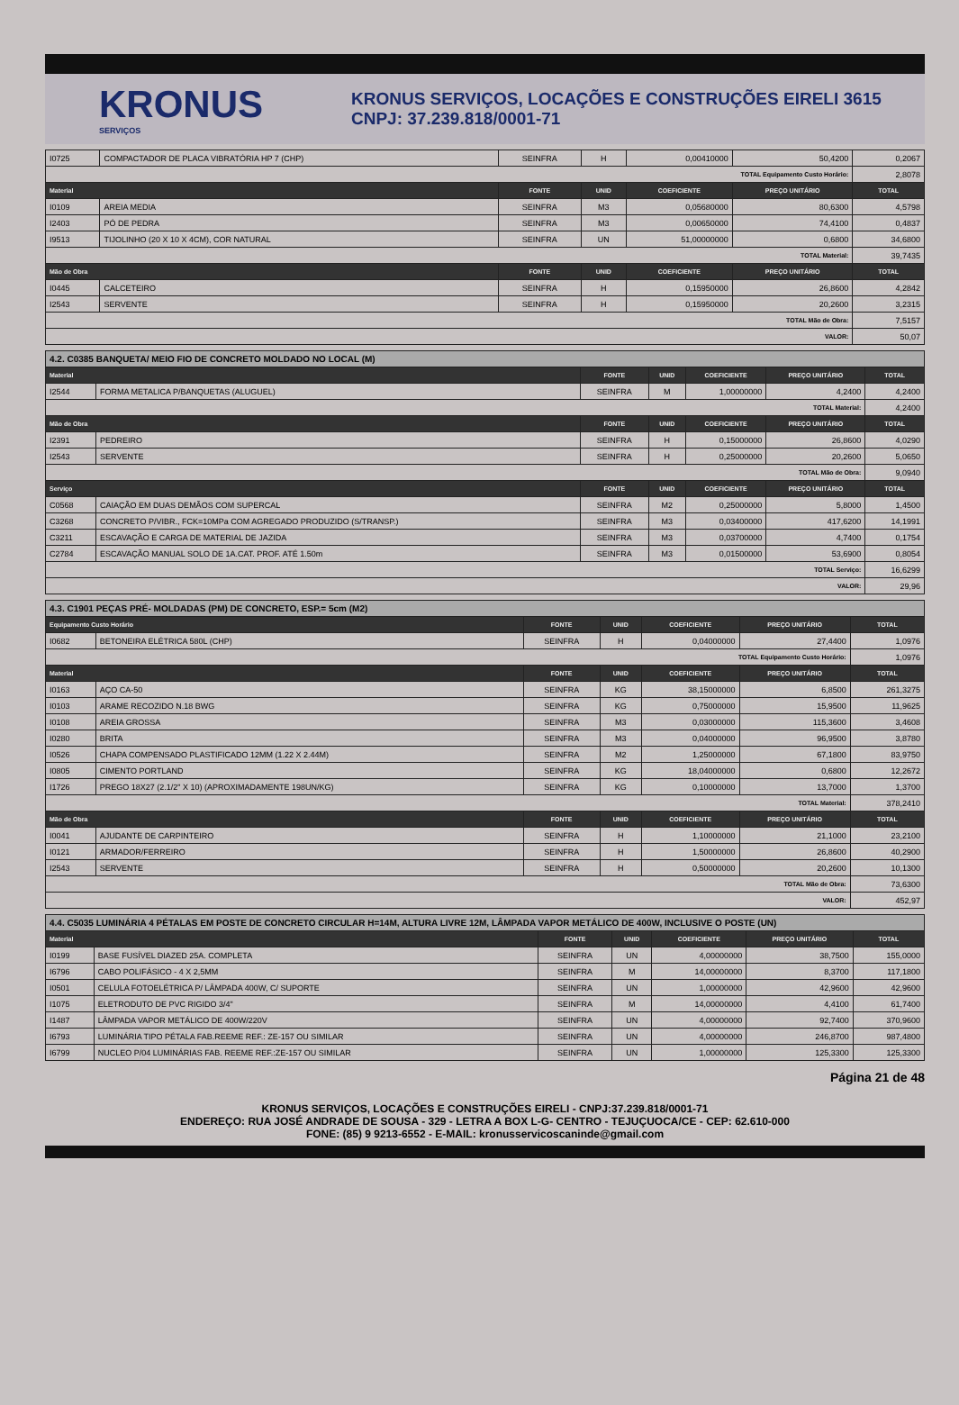KRONUS
SERVIÇOS
KRONUS SERVIÇOS, LOCAÇÕES E CONSTRUÇÕES EIRELI 3615
CNPJ: 37.239.818/0001-71
| I0725 | COMPACTADOR DE PLACA VIBRATÓRIA HP 7 (CHP) | SEINFRA | H | 0,00410000 | 50,4200 | 0,2067 |
| TOTAL Equipamento Custo Horário: | | | | | | 2,8078 |
| Material | | FONTE | UNID | COEFICIENTE | PREÇO UNITÁRIO | TOTAL |
| I0109 | AREIA MEDIA | SEINFRA | M3 | 0,05680000 | 80,6300 | 4,5798 |
| I2403 | PÓ DE PEDRA | SEINFRA | M3 | 0,00650000 | 74,4100 | 0,4837 |
| I9513 | TIJOLINHO (20 X 10 X 4CM), COR NATURAL | SEINFRA | UN | 51,00000000 | 0,6800 | 34,6800 |
| TOTAL Material: | | | | | | 39,7435 |
| Mão de Obra | | FONTE | UNID | COEFICIENTE | PREÇO UNITÁRIO | TOTAL |
| I0445 | CALCETEIRO | SEINFRA | H | 0,15950000 | 26,8600 | 4,2842 |
| I2543 | SERVENTE | SEINFRA | H | 0,15950000 | 20,2600 | 3,2315 |
| TOTAL Mão de Obra: | | | | | | 7,5157 |
| VALOR: | | | | | | 50,07 |
| 4.2. C0385 BANQUETA/ MEIO FIO DE CONCRETO MOLDADO NO LOCAL (M) | | | | | | |
| Material | | FONTE | UNID | COEFICIENTE | PREÇO UNITÁRIO | TOTAL |
| I2544 | FORMA METALICA P/BANQUETAS (ALUGUEL) | SEINFRA | M | 1,00000000 | 4,2400 | 4,2400 |
| TOTAL Material: | | | | | | 4,2400 |
| Mão de Obra | | FONTE | UNID | COEFICIENTE | PREÇO UNITÁRIO | TOTAL |
| I2391 | PEDREIRO | SEINFRA | H | 0,15000000 | 26,8600 | 4,0290 |
| I2543 | SERVENTE | SEINFRA | H | 0,25000000 | 20,2600 | 5,0650 |
| TOTAL Mão de Obra: | | | | | | 9,0940 |
| Serviço | | FONTE | UNID | COEFICIENTE | PREÇO UNITÁRIO | TOTAL |
| C0568 | CAIAÇÃO EM DUAS DEMÃOS COM SUPERCAL | SEINFRA | M2 | 0,25000000 | 5,8000 | 1,4500 |
| C3268 | CONCRETO P/VIBR., FCK=10MPa COM AGREGADO PRODUZIDO (S/TRANSP.) | SEINFRA | M3 | 0,03400000 | 417,6200 | 14,1991 |
| C3211 | ESCAVAÇÃO E CARGA DE MATERIAL DE JAZIDA | SEINFRA | M3 | 0,03700000 | 4,7400 | 0,1754 |
| C2784 | ESCAVAÇÃO MANUAL SOLO DE 1A.CAT. PROF. ATÉ 1.50m | SEINFRA | M3 | 0,01500000 | 53,6900 | 0,8054 |
| TOTAL Serviço: | | | | | | 16,6299 |
| VALOR: | | | | | | 29,96 |
| 4.3. C1901 PEÇAS PRÉ- MOLDADAS (PM) DE CONCRETO, ESP.= 5cm (M2) | | | | | | |
| Equipamento Custo Horário | | FONTE | UNID | COEFICIENTE | PREÇO UNITÁRIO | TOTAL |
| I0682 | BETONEIRA ELÉTRICA 580L (CHP) | SEINFRA | H | 0,04000000 | 27,4400 | 1,0976 |
| TOTAL Equipamento Custo Horário: | | | | | | 1,0976 |
| Material | | FONTE | UNID | COEFICIENTE | PREÇO UNITÁRIO | TOTAL |
| I0163 | AÇO CA-50 | SEINFRA | KG | 38,15000000 | 6,8500 | 261,3275 |
| I0103 | ARAME RECOZIDO N.18 BWG | SEINFRA | KG | 0,75000000 | 15,9500 | 11,9625 |
| I0108 | AREIA GROSSA | SEINFRA | M3 | 0,03000000 | 115,3600 | 3,4608 |
| I0280 | BRITA | SEINFRA | M3 | 0,04000000 | 96,9500 | 3,8780 |
| I0526 | CHAPA COMPENSADO PLASTIFICADO 12MM (1.22 X 2.44M) | SEINFRA | M2 | 1,25000000 | 67,1800 | 83,9750 |
| I0805 | CIMENTO PORTLAND | SEINFRA | KG | 18,04000000 | 0,6800 | 12,2672 |
| I1726 | PREGO 18X27 (2.1/2" X 10) (APROXIMADAMENTE 198UN/KG) | SEINFRA | KG | 0,10000000 | 13,7000 | 1,3700 |
| TOTAL Material: | | | | | | 378,2410 |
| Mão de Obra | | FONTE | UNID | COEFICIENTE | PREÇO UNITÁRIO | TOTAL |
| I0041 | AJUDANTE DE CARPINTEIRO | SEINFRA | H | 1,10000000 | 21,1000 | 23,2100 |
| I0121 | ARMADOR/FERREIRO | SEINFRA | H | 1,50000000 | 26,8600 | 40,2900 |
| I2543 | SERVENTE | SEINFRA | H | 0,50000000 | 20,2600 | 10,1300 |
| TOTAL Mão de Obra: | | | | | | 73,6300 |
| VALOR: | | | | | | 452,97 |
| 4.4. C5035 LUMINÁRIA 4 PÉTALAS EM POSTE DE CONCRETO CIRCULAR H=14M, ALTURA LIVRE 12M, LÂMPADA VAPOR METÁLICO DE 400W, INCLUSIVE O POSTE (UN) | | | | | | |
| Material | | FONTE | UNID | COEFICIENTE | PREÇO UNITÁRIO | TOTAL |
| I0199 | BASE FUSÍVEL DIAZED 25A. COMPLETA | SEINFRA | UN | 4,00000000 | 38,7500 | 155,0000 |
| I6796 | CABO POLIFÁSICO - 4 X 2,5MM | SEINFRA | M | 14,00000000 | 8,3700 | 117,1800 |
| I0501 | CELULA FOTOELÉTRICA P/ LÂMPADA 400W, C/ SUPORTE | SEINFRA | UN | 1,00000000 | 42,9600 | 42,9600 |
| I1075 | ELETRODUTO DE PVC RIGIDO 3/4" | SEINFRA | M | 14,00000000 | 4,4100 | 61,7400 |
| I1487 | LÂMPADA VAPOR METÁLICO DE 400W/220V | SEINFRA | UN | 4,00000000 | 92,7400 | 370,9600 |
| I6793 | LUMINÁRIA TIPO PÉTALA FAB.REEME REF.: ZE-157 OU SIMILAR | SEINFRA | UN | 4,00000000 | 246,8700 | 987,4800 |
| I6799 | NUCLEO P/04 LUMINÁRIAS FAB. REEME REF.:ZE-157 OU SIMILAR | SEINFRA | UN | 1,00000000 | 125,3300 | 125,3300 |
Página 21 de 48
KRONUS SERVIÇOS, LOCAÇÕES E CONSTRUÇÕES EIRELI - CNPJ:37.239.818/0001-71
ENDEREÇO: RUA JOSÉ ANDRADE DE SOUSA - 329 - LETRA A BOX L-G- CENTRO - TEJUÇUOCA/CE - CEP: 62.610-000
FONE: (85) 9 9213-6552 - E-MAIL: kronusservicoscaninde@gmail.com